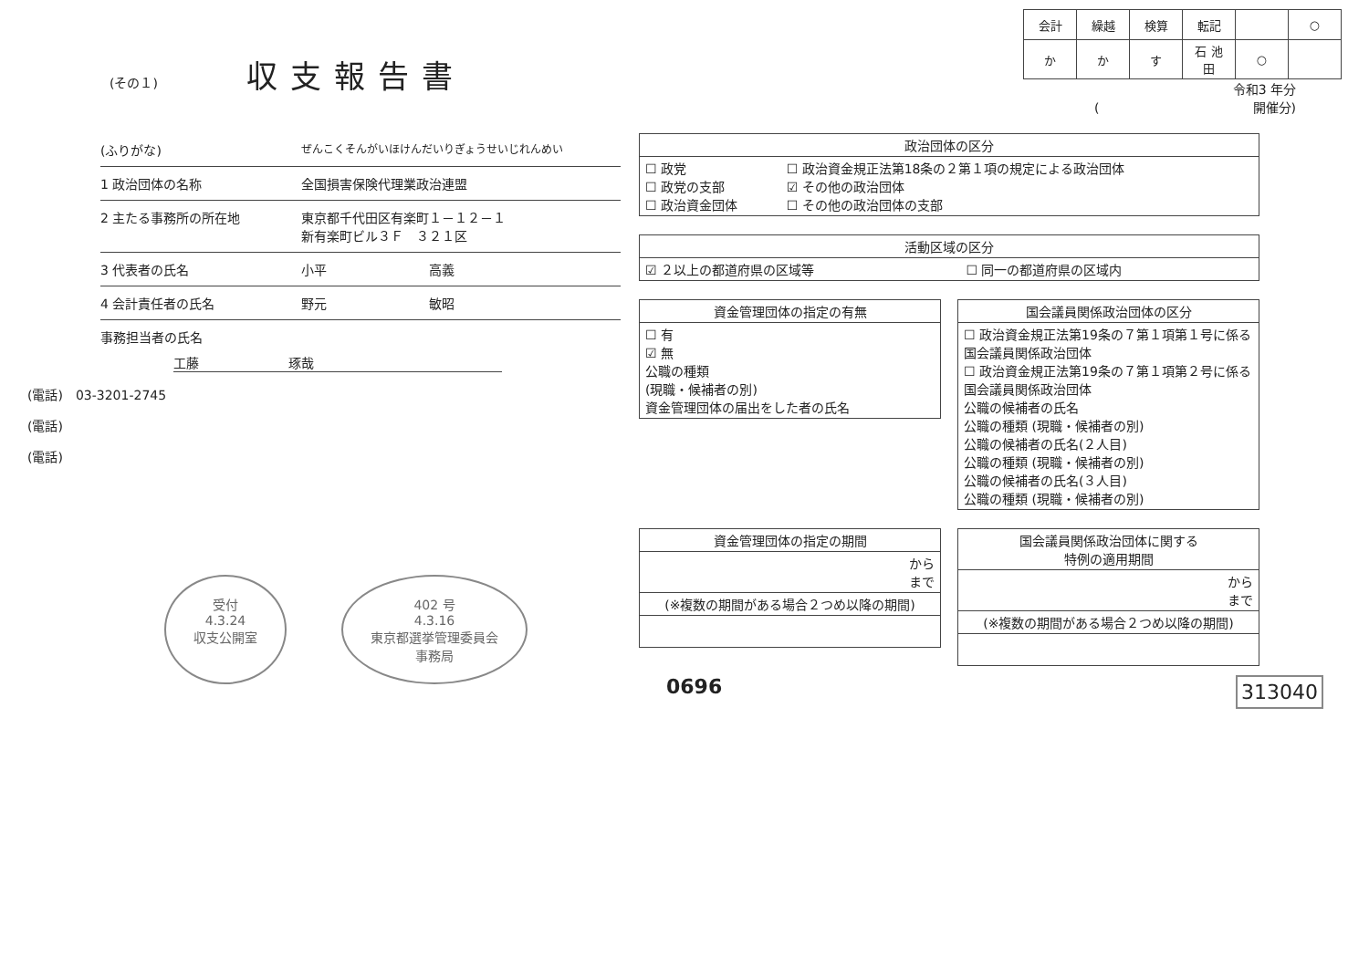(その１)
| 会計 | 繰越 | 検算 | 転記 | | ○ |
| か | か | す | 石 池 田 | ○ | |
令和3 年分
(　　　　　　　　　　　　開催分)
収支報告書
(ふりがな) ぜんこくそんがいほけんだいりぎょうせいじれんめい
1 政治団体の名称 全国損害保険代理業政治連盟
2 主たる事務所の所在地 東京都千代田区有楽町１－１２－１
新有楽町ビル３Ｆ　３２１区
3 代表者の氏名 小平　　　　　　　　高義
4 会計責任者の氏名 野元　　　　　　　　敏昭
事務担当者の氏名
工藤　　　　　　　琢哉
(電話)　03-3201-2745
(電話)
(電話)
受付
4.3.24
収支公開室
402 号
4.3.16
東京都選挙管理委員会
事務局
| 政治団体の区分 | |
| --- | --- |
| ☐ 政党 ☐ 政党の支部 ☐ 政治資金団体 | ☐ 政治資金規正法第18条の２第１項の規定による政治団体 ☑ その他の政治団体 ☐ その他の政治団体の支部 |
| 活動区域の区分 | |
| --- | --- |
| ☑ ２以上の都道府県の区域等 | ☐ 同一の都道府県の区域内 |
| 資金管理団体の指定の有無 |
| --- |
| ☐ 有 ☑ 無 公職の種類 (現職・候補者の別) 資金管理団体の届出をした者の氏名 |
| 国会議員関係政治団体の区分 |
| --- |
| ☐ 政治資金規正法第19条の７第１項第１号に係る国会議員関係政治団体 ☐ 政治資金規正法第19条の７第１項第２号に係る国会議員関係政治団体 公職の候補者の氏名 公職の種類 (現職・候補者の別) 公職の候補者の氏名(２人目) 公職の種類 (現職・候補者の別) 公職の候補者の氏名(３人目) 公職の種類 (現職・候補者の別) |
| 資金管理団体の指定の期間 |
| --- |
| から まで |
| (※複数の期間がある場合２つめ以降の期間) |
| 国会議員関係政治団体に関する 特例の適用期間 |
| --- |
| から まで |
| (※複数の期間がある場合２つめ以降の期間) |
0696 313040